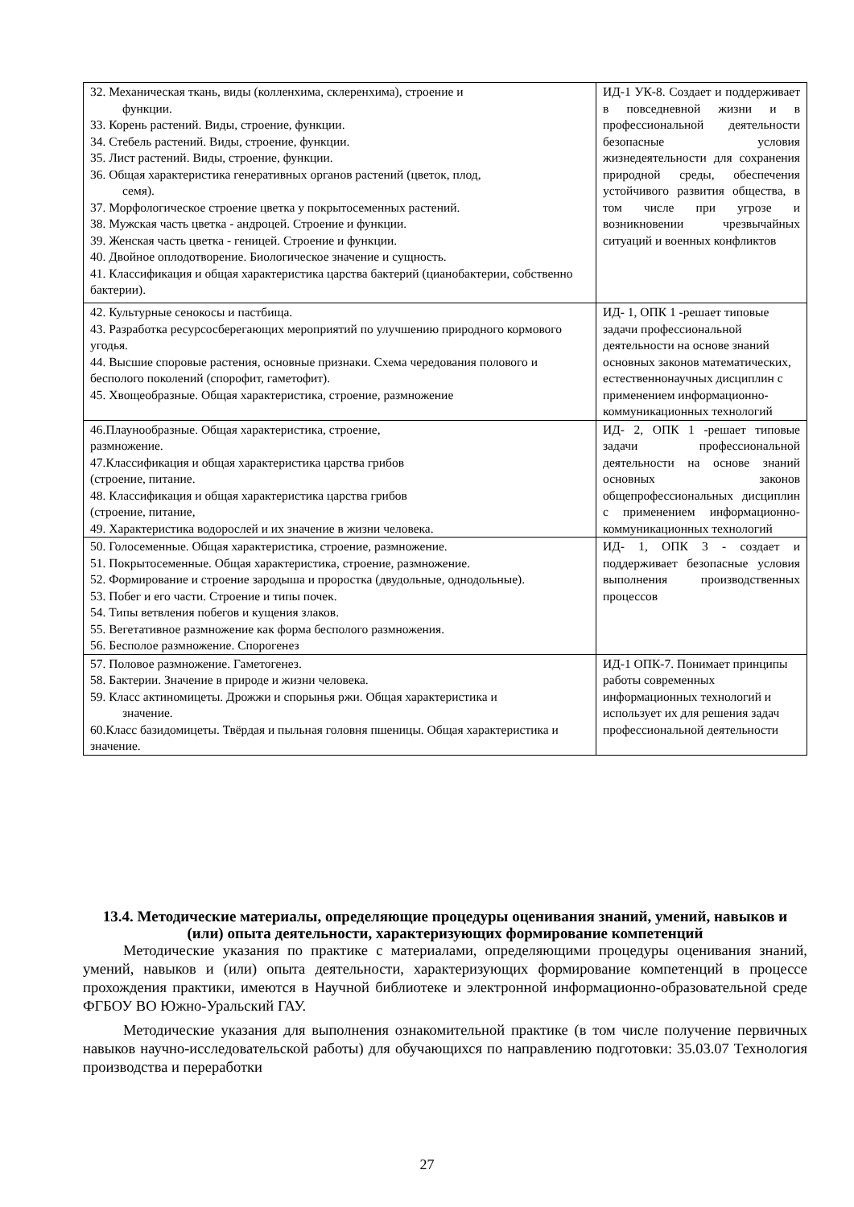| 32. Механическая ткань, виды (колленхима, склеренхима), строение и функции. 33. Корень растений. Виды, строение, функции. 34. Стебель растений. Виды, строение, функции. 35. Лист растений. Виды, строение, функции. 36. Общая характеристика генеративных органов растений (цветок, плод, семя). 37. Морфологическое строение цветка у покрытосеменных растений. 38. Мужская часть цветка - андроцей. Строение и функции. 39. Женская часть цветка - геницей. Строение и функции. 40. Двойное оплодотворение. Биологическое значение и сущность. 41. Классификация и общая характеристика царства бактерий (цианобактерии, собственно бактерии). | ИД-1 УК-8. Создает и поддерживает в повседневной жизни и в профессиональной деятельности безопасные условия жизнедеятельности для сохранения природной среды, обеспечения устойчивого развития общества, в том числе при угрозе и возникновении чрезвычайных ситуаций и военных конфликтов |
| 42. Культурные сенокосы и пастбища. 43. Разработка ресурсосберегающих мероприятий по улучшению природного кормового угодья. 44. Высшие споровые растения, основные признаки. Схема чередования полового и бесполого поколений (спорофит, гаметофит). 45. Хвощеобразные. Общая характеристика, строение, размножение | ИД- 1, ОПК 1 -решает типовые задачи профессиональной деятельности на основе знаний основных законов математических, естественнонаучных дисциплин с применением информационно-коммуникационных технологий |
| 46.Плаунообразные. Общая характеристика, строение, размножение. 47.Классификация и общая характеристика царства грибов (строение, питание. 48. Классификация и общая характеристика царства грибов (строение, питание, 49. Характеристика водорослей и их значение в жизни человека. | ИД- 2, ОПК 1 -решает типовые задачи профессиональной деятельности на основе знаний основных законов общепрофессиональных дисциплин с применением информационно-коммуникационных технологий |
| 50. Голосеменные. Общая характеристика, строение, размножение. 51. Покрытосеменные. Общая характеристика, строение, размножение. 52. Формирование и строение зародыша и проростка (двудольные, однодольные). 53. Побег и его части. Строение и типы почек. 54. Типы ветвления побегов и кущения злаков. 55. Вегетативное размножение как форма бесполого размножения. 56. Бесполое размножение. Спорогенез | ИД- 1, ОПК 3 - создает и поддерживает безопасные условия выполнения производственных процессов |
| 57. Половое размножение. Гаметогенез. 58. Бактерии. Значение в природе и жизни человека. 59. Класс актиномицеты. Дрожжи и спорынья ржи. Общая характеристика и значение. 60.Класс базидомицеты. Твёрдая и пыльная головня пшеницы. Общая характеристика и значение. | ИД-1 ОПК-7. Понимает принципы работы современных информационных технологий и использует их для решения задач профессиональной деятельности |
13.4. Методические материалы, определяющие процедуры оценивания знаний, умений, навыков и (или) опыта деятельности, характеризующих формирование компетенций
Методические указания по практике с материалами, определяющими процедуры оценивания знаний, умений, навыков и (или) опыта деятельности, характеризующих формирование компетенций в процессе прохождения практики, имеются в Научной библиотеке и электронной информационно-образовательной среде ФГБОУ ВО Южно-Уральский ГАУ.
Методические указания для выполнения ознакомительной практике (в том числе получение первичных навыков научно-исследовательской работы) для обучающихся по направлению подготовки: 35.03.07 Технология производства и переработки
27